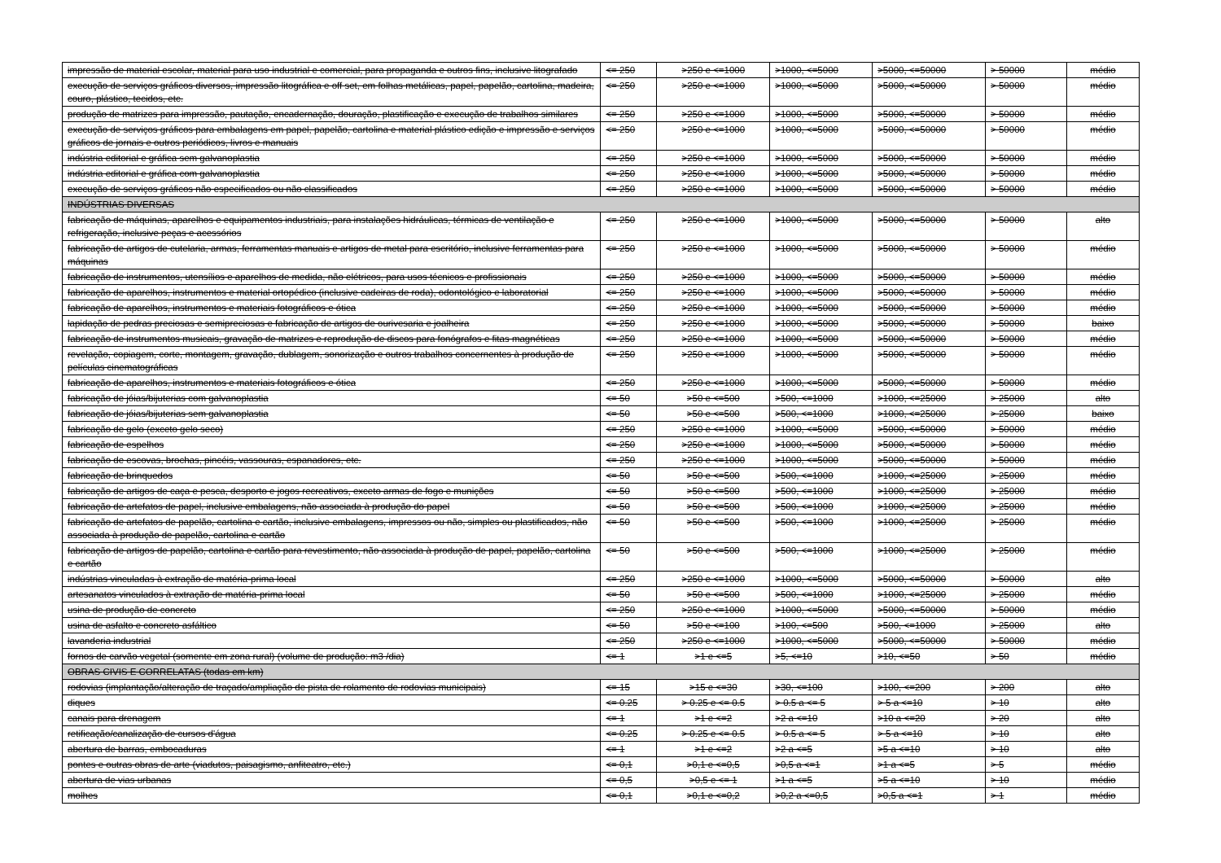| impressão de material escolar, material para uso industrial e comercial, para propaganda e outros fins, inclusive litografado | <= 250 | >250 e <=1000 | >1000, <=5000 | >5000, <=50000 | > 50000 | médio |
| execução de serviços gráficos diversos, impressão litográfica e off set, em folhas metálicas, papel, papelão, cartolina, madeira, couro, plástico, tecidos, etc. | <= 250 | >250 e <=1000 | >1000, <=5000 | >5000, <=50000 | > 50000 | médio |
| produção de matrizes para impressão, pautação, encadernação, douração, plastificação e execução de trabalhos similares | <= 250 | >250 e <=1000 | >1000, <=5000 | >5000, <=50000 | > 50000 | médio |
| execução de serviços gráficos para embalagens em papel, papelão, cartolina e material plástico edição e impressão e serviços gráficos de jornais e outros periódicos, livros e manuais | <= 250 | >250 e <=1000 | >1000, <=5000 | >5000, <=50000 | > 50000 | médio |
| indústria editorial e gráfica sem galvanoplastia | <= 250 | >250 e <=1000 | >1000, <=5000 | >5000, <=50000 | > 50000 | médio |
| indústria editorial e gráfica com galvanoplastia | <= 250 | >250 e <=1000 | >1000, <=5000 | >5000, <=50000 | > 50000 | médio |
| execução de serviços gráficos não especificados ou não classificados | <= 250 | >250 e <=1000 | >1000, <=5000 | >5000, <=50000 | > 50000 | médio |
| INDÚSTRIAS DIVERSAS | | | | | | |
| fabricação de máquinas, aparelhos e equipamentos industriais, para instalações hidráulicas, térmicas de ventilação e refrigeração, inclusive peças e acessórios | <= 250 | >250 e <=1000 | >1000, <=5000 | >5000, <=50000 | > 50000 | alto |
| fabricação de artigos de cutelaria, armas, ferramentas manuais e artigos de metal para escritório, inclusive ferramentas para máquinas | <= 250 | >250 e <=1000 | >1000, <=5000 | >5000, <=50000 | > 50000 | médio |
| fabricação de instrumentos, utensílios e aparelhos de medida, não elétricos, para usos técnicos e profissionais | <= 250 | >250 e <=1000 | >1000, <=5000 | >5000, <=50000 | > 50000 | médio |
| fabricação de aparelhos, instrumentos e material ortopédico (inclusive cadeiras de roda), odontológico e laboratorial | <= 250 | >250 e <=1000 | >1000, <=5000 | >5000, <=50000 | > 50000 | médio |
| fabricação de aparelhos, instrumentos e materiais fotográficos e ótica | <= 250 | >250 e <=1000 | >1000, <=5000 | >5000, <=50000 | > 50000 | médio |
| lapidação de pedras preciosas e semipreciosas e fabricação de artigos de ourivesaria e joalheira | <= 250 | >250 e <=1000 | >1000, <=5000 | >5000, <=50000 | > 50000 | baixo |
| fabricação de instrumentos musicais, gravação de matrizes e reprodução de discos para fonógrafos e fitas magnéticas | <= 250 | >250 e <=1000 | >1000, <=5000 | >5000, <=50000 | > 50000 | médio |
| revelação, copiagem, corte, montagem, gravação, dublagem, sonorização e outros trabalhos concernentes à produção de películas cinematográficas | <= 250 | >250 e <=1000 | >1000, <=5000 | >5000, <=50000 | > 50000 | médio |
| fabricação de aparelhos, instrumentos e materiais fotográficos e ótica | <= 250 | >250 e <=1000 | >1000, <=5000 | >5000, <=50000 | > 50000 | médio |
| fabricação de jóias/bijuterias com galvanoplastia | <= 50 | >50 e <=500 | >500, <=1000 | >1000, <=25000 | > 25000 | alto |
| fabricação de jóias/bijuterias sem galvanoplastia | <= 50 | >50 e <=500 | >500, <=1000 | >1000, <=25000 | > 25000 | baixo |
| fabricação de gelo (exceto gelo seco) | <= 250 | >250 e <=1000 | >1000, <=5000 | >5000, <=50000 | > 50000 | médio |
| fabricação de espelhos | <= 250 | >250 e <=1000 | >1000, <=5000 | >5000, <=50000 | > 50000 | médio |
| fabricação de escovas, brochas, pincéis, vassouras, espanadores, etc. | <= 250 | >250 e <=1000 | >1000, <=5000 | >5000, <=50000 | > 50000 | médio |
| fabricação de brinquedos | <= 50 | >50 e <=500 | >500, <=1000 | >1000, <=25000 | > 25000 | médio |
| fabricação de artigos de caça e pesca, desporto e jogos recreativos, exceto armas de fogo e munições | <= 50 | >50 e <=500 | >500, <=1000 | >1000, <=25000 | > 25000 | médio |
| fabricação de artefatos de papel, inclusive embalagens, não associada à produção do papel | <= 50 | >50 e <=500 | >500, <=1000 | >1000, <=25000 | > 25000 | médio |
| fabricação de artefatos de papelão, cartolina e cartão, inclusive embalagens, impressos ou não, simples ou plastificados, não associada à produção de papelão, cartolina e cartão | <= 50 | >50 e <=500 | >500, <=1000 | >1000, <=25000 | > 25000 | médio |
| fabricação de artigos de papelão, cartolina e cartão para revestimento, não associada à produção de papel, papelão, cartolina e cartão | <= 50 | >50 e <=500 | >500, <=1000 | >1000, <=25000 | > 25000 | médio |
| indústrias vinculadas à extração de matéria-prima local | <= 250 | >250 e <=1000 | >1000, <=5000 | >5000, <=50000 | > 50000 | alto |
| artesanatos vinculados à extração de matéria-prima local | <= 50 | >50 e <=500 | >500, <=1000 | >1000, <=25000 | > 25000 | médio |
| usina de produção de concreto | <= 250 | >250 e <=1000 | >1000, <=5000 | >5000, <=50000 | > 50000 | médio |
| usina de asfalto e concreto asfáltico | <= 50 | >50 e <=100 | >100, <=500 | >500, <=1000 | > 25000 | alto |
| lavanderia industrial | <= 250 | >250 e <=1000 | >1000, <=5000 | >5000, <=50000 | > 50000 | médio |
| fornos de carvão vegetal (somente em zona rural) (volume de produção: m3 /dia) | <= 1 | >1 e <=5 | >5, <=10 | >10, <=50 | > 50 | médio |
| OBRAS CIVIS E CORRELATAS (todas em km) | | | | | | |
| rodovias (implantação/alteração de traçado/ampliação de pista de rolamento de rodovias municipais) | <= 15 | >15 e <=30 | >30, <=100 | >100, <=200 | > 200 | alto |
| diques | <= 0.25 | > 0.25 e <= 0.5 | > 0.5 a <= 5 | > 5 a <=10 | > 10 | alto |
| canais para drenagem | <= 1 | >1 e <=2 | >2 a <=10 | >10 a <=20 | > 20 | alto |
| retificação/canalização de cursos d'água | <= 0.25 | > 0.25 e <= 0.5 | > 0.5 a <= 5 | > 5 a <=10 | > 10 | alto |
| abertura de barras, embocaduras | <= 1 | >1 e <=2 | >2 a <=5 | >5 a <=10 | > 10 | alto |
| pontes e outras obras de arte (viadutos, paisagismo, anfiteatro, etc.) | <= 0,1 | >0,1 e <=0,5 | >0,5 a <=1 | >1 a <=5 | > 5 | médio |
| abertura de vias urbanas | <= 0,5 | >0,5 e <= 1 | >1 a <=5 | >5 a <=10 | > 10 | médio |
| molhes | <= 0,1 | >0,1 e <=0,2 | >0,2 a <=0,5 | >0,5 a <=1 | > 1 | médio |